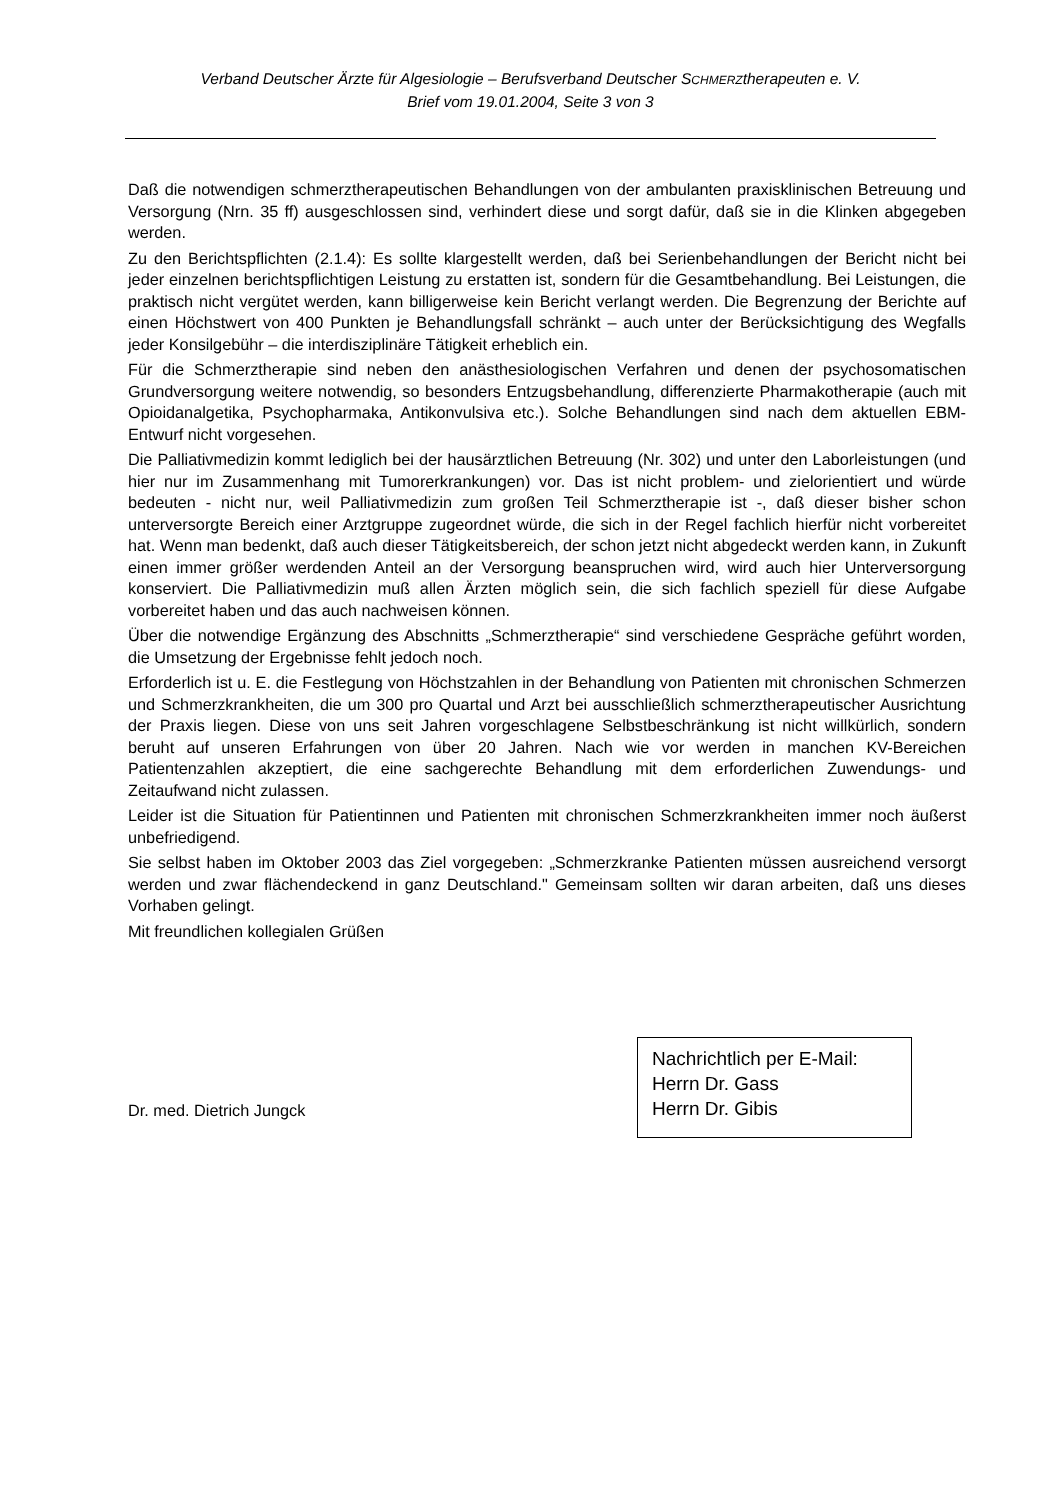Verband Deutscher Ärzte für Algesiologie – Berufsverband Deutscher SCHMERZtherapeuten e. V.
Brief vom 19.01.2004, Seite 3 von 3
Daß die notwendigen schmerztherapeutischen Behandlungen von der ambulanten praxisklinischen Betreuung und Versorgung (Nrn. 35 ff) ausgeschlossen sind, verhindert diese und sorgt dafür, daß sie in die Klinken abgegeben werden.
Zu den Berichtspflichten (2.1.4): Es sollte klargestellt werden, daß bei Serienbehandlungen der Bericht nicht bei jeder einzelnen berichtspflichtigen Leistung zu erstatten ist, sondern für die Gesamtbehandlung. Bei Leistungen, die praktisch nicht vergütet werden, kann billigerweise kein Bericht verlangt werden. Die Begrenzung der Berichte auf einen Höchstwert von 400 Punkten je Behandlungsfall schränkt – auch unter der Berücksichtigung des Wegfalls jeder Konsilgebühr – die interdisziplinäre Tätigkeit erheblich ein.
Für die Schmerztherapie sind neben den anästhesiologischen Verfahren und denen der psychosomatischen Grundversorgung weitere notwendig, so besonders Entzugsbehandlung, differenzierte Pharmakotherapie (auch mit Opioidanalgetika, Psychopharmaka, Antikonvulsiva etc.). Solche Behandlungen sind nach dem aktuellen EBM-Entwurf nicht vorgesehen.
Die Palliativmedizin kommt lediglich bei der hausärztlichen Betreuung (Nr. 302) und unter den Laborleistungen (und hier nur im Zusammenhang mit Tumorerkrankungen) vor. Das ist nicht problem- und zielorientiert und würde bedeuten - nicht nur, weil Palliativmedizin zum großen Teil Schmerztherapie ist -, daß dieser bisher schon unterversorgte Bereich einer Arztgruppe zugeordnet würde, die sich in der Regel fachlich hierfür nicht vorbereitet hat. Wenn man bedenkt, daß auch dieser Tätigkeitsbereich, der schon jetzt nicht abgedeckt werden kann, in Zukunft einen immer größer werdenden Anteil an der Versorgung beanspruchen wird, wird auch hier Unterversorgung konserviert. Die Palliativmedizin muß allen Ärzten möglich sein, die sich fachlich speziell für diese Aufgabe vorbereitet haben und das auch nachweisen können.
Über die notwendige Ergänzung des Abschnitts „Schmerztherapie“ sind verschiedene Gespräche geführt worden, die Umsetzung der Ergebnisse fehlt jedoch noch.
Erforderlich ist u. E. die Festlegung von Höchstzahlen in der Behandlung von Patienten mit chronischen Schmerzen und Schmerzkrankheiten, die um 300 pro Quartal und Arzt bei ausschließlich schmerztherapeutischer Ausrichtung der Praxis liegen. Diese von uns seit Jahren vorgeschlagene Selbstbeschränkung ist nicht willkürlich, sondern beruht auf unseren Erfahrungen von über 20 Jahren. Nach wie vor werden in manchen KV-Bereichen Patientenzahlen akzeptiert, die eine sachgerechte Behandlung mit dem erforderlichen Zuwendungs- und Zeitaufwand nicht zulassen.
Leider ist die Situation für Patientinnen und Patienten mit chronischen Schmerzkrankheiten immer noch äußerst unbefriedigend.
Sie selbst haben im Oktober 2003 das Ziel vorgegeben: „Schmerzkranke Patienten müssen ausreichend versorgt werden und zwar flächendeckend in ganz Deutschland." Gemeinsam sollten wir daran arbeiten, daß uns dieses Vorhaben gelingt.
Mit freundlichen kollegialen Grüßen
Dr. med. Dietrich Jungck
Nachrichtlich per E-Mail:
Herrn Dr. Gass
Herrn Dr. Gibis